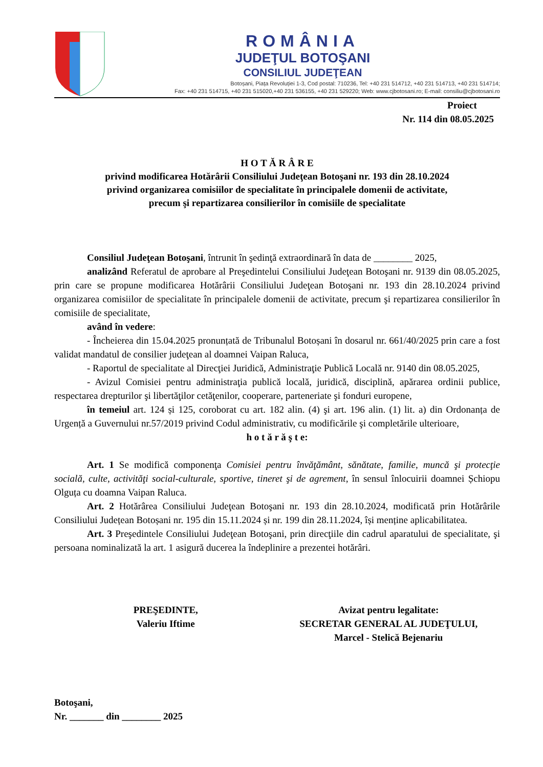ROMÂNIA
JUDEŢUL BOTOŞANI
CONSILIUL JUDEŢEAN
Botoșani, Piața Revoluției 1-3, Cod postal: 710236, Tel: +40 231 514712, +40 231 514713, +40 231 514714;
Fax: +40 231 514715, +40 231 515020,+40 231 536155, +40 231 529220; Web: www.cjbotosani.ro; E-mail: consiliu@cjbotosani.ro
Proiect
Nr. 114 din 08.05.2025
H O T Ă R Â R E
privind modificarea Hotărârii Consiliului Judeţean Botoşani nr. 193 din 28.10.2024
privind organizarea comisiilor de specialitate în principalele domenii de activitate,
precum şi repartizarea consilierilor în comisiile de specialitate
Consiliul Judeţean Botoşani, întrunit în şedinţă extraordinară în data de ________ 2025,
analizând Referatul de aprobare al Preşedintelui Consiliului Judeţean Botoşani nr. 9139 din 08.05.2025, prin care se propune modificarea Hotărârii Consiliului Judeţean Botoşani nr. 193 din 28.10.2024 privind organizarea comisiilor de specialitate în principalele domenii de activitate, precum şi repartizarea consilierilor în comisiile de specialitate,
având în vedere:
- Încheierea din 15.04.2025 pronunțată de Tribunalul Botoșani în dosarul nr. 661/40/2025 prin care a fost validat mandatul de consilier judeţean al doamnei Vaipan Raluca,
- Raportul de specialitate al Direcţiei Juridică, Administraţie Publică Locală nr. 9140 din 08.05.2025,
- Avizul Comisiei pentru administraţia publică locală, juridică, disciplină, apărarea ordinii publice, respectarea drepturilor şi libertăţilor cetăţenilor, cooperare, parteneriate şi fonduri europene,
în temeiul art. 124 și 125, coroborat cu art. 182 alin. (4) şi art. 196 alin. (1) lit. a) din Ordonanța de Urgență a Guvernului nr.57/2019 privind Codul administrativ, cu modificările şi completările ulterioare,
h o t ă r ă ş t e:
Art. 1 Se modifică componenţa Comisiei pentru învăţământ, sănătate, familie, muncă şi protecţie socială, culte, activităţi social-culturale, sportive, tineret şi de agrement, în sensul înlocuirii doamnei Șchiopu Olguța cu doamna Vaipan Raluca.
Art. 2 Hotărârea Consiliului Judeţean Botoşani nr. 193 din 28.10.2024, modificată prin Hotărârile Consiliului Județean Botoșani nr. 195 din 15.11.2024 și nr. 199 din 28.11.2024, își menține aplicabilitatea.
Art. 3 Preşedintele Consiliului Judeţean Botoşani, prin direcţiile din cadrul aparatului de specialitate, şi persoana nominalizată la art. 1 asigură ducerea la îndeplinire a prezentei hotărâri.
PREŞEDINTE,
Valeriu Iftime
Avizat pentru legalitate:
SECRETAR GENERAL AL JUDEŢULUI,
Marcel - Stelică Bejenariu
Botoşani,
Nr. _______ din ________ 2025